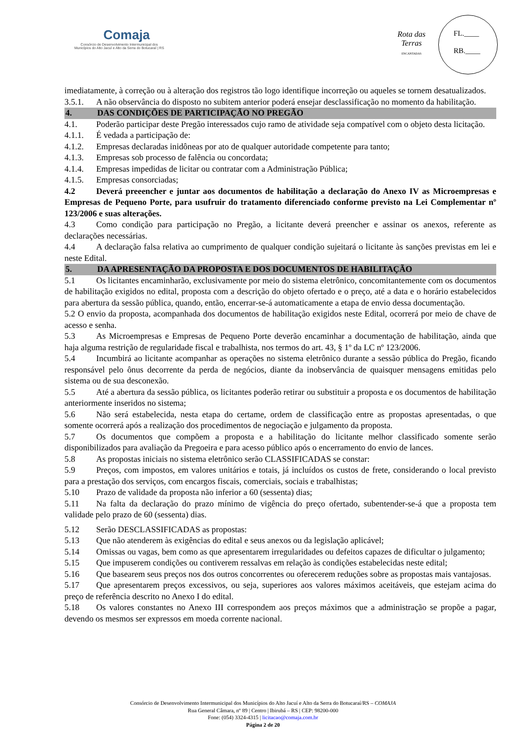Comaja
Consórcio de Desenvolvimento Intermunicipal dos
Municípios do Alto Jacuí e Alto da Serra do Botucaraí | RS
Rota das Terras
ENCANTADAS
FL.____
RB.____
imediatamente, à correção ou à alteração dos registros tão logo identifique incorreção ou aqueles se tornem desatualizados.
3.5.1. A não observância do disposto no subitem anterior poderá ensejar desclassificação no momento da habilitação.
4. DAS CONDIÇÕES DE PARTICIPAÇÃO NO PREGÃO
4.1. Poderão participar deste Pregão interessados cujo ramo de atividade seja compatível com o objeto desta licitação.
4.1.1. É vedada a participação de:
4.1.2. Empresas declaradas inidôneas por ato de qualquer autoridade competente para tanto;
4.1.3. Empresas sob processo de falência ou concordata;
4.1.4. Empresas impedidas de licitar ou contratar com a Administração Pública;
4.1.5. Empresas consorciadas;
4.2 Deverá preeencher e juntar aos documentos de habilitação a declaração do Anexo IV as Microempresas e Empresas de Pequeno Porte, para usufruir do tratamento diferenciado conforme previsto na Lei Complementar nº 123/2006 e suas alterações.
4.3 Como condição para participação no Pregão, a licitante deverá preencher e assinar os anexos, referente as declarações necessárias.
4.4 A declaração falsa relativa ao cumprimento de qualquer condição sujeitará o licitante às sanções previstas em lei e neste Edital.
5. DA APRESENTAÇÃO DA PROPOSTA E DOS DOCUMENTOS DE HABILITAÇÃO
5.1 Os licitantes encaminharão, exclusivamente por meio do sistema eletrônico, concomitantemente com os documentos de habilitação exigidos no edital, proposta com a descrição do objeto ofertado e o preço, até a data e o horário estabelecidos para abertura da sessão pública, quando, então, encerrar-se-á automaticamente a etapa de envio dessa documentação.
5.2 O envio da proposta, acompanhada dos documentos de habilitação exigidos neste Edital, ocorrerá por meio de chave de acesso e senha.
5.3 As Microempresas e Empresas de Pequeno Porte deverão encaminhar a documentação de habilitação, ainda que haja alguma restrição de regularidade fiscal e trabalhista, nos termos do art. 43, § 1º da LC nº 123/2006.
5.4 Incumbirá ao licitante acompanhar as operações no sistema eletrônico durante a sessão pública do Pregão, ficando responsável pelo ônus decorrente da perda de negócios, diante da inobservância de quaisquer mensagens emitidas pelo sistema ou de sua desconexão.
5.5 Até a abertura da sessão pública, os licitantes poderão retirar ou substituir a proposta e os documentos de habilitação anteriormente inseridos no sistema;
5.6 Não será estabelecida, nesta etapa do certame, ordem de classificação entre as propostas apresentadas, o que somente ocorrerá após a realização dos procedimentos de negociação e julgamento da proposta.
5.7 Os documentos que compõem a proposta e a habilitação do licitante melhor classificado somente serão disponibilizados para avaliação da Pregoeira e para acesso público após o encerramento do envio de lances.
5.8 As propostas iniciais no sistema eletrônico serão CLASSIFICADAS se constar:
5.9 Preços, com impostos, em valores unitários e totais, já incluídos os custos de frete, considerando o local previsto para a prestação dos serviços, com encargos fiscais, comerciais, sociais e trabalhistas;
5.10 Prazo de validade da proposta não inferior a 60 (sessenta) dias;
5.11 Na falta da declaração do prazo mínimo de vigência do preço ofertado, subentender-se-á que a proposta tem validade pelo prazo de 60 (sessenta) dias.
5.12 Serão DESCLASSIFICADAS as propostas:
5.13 Que não atenderem às exigências do edital e seus anexos ou da legislação aplicável;
5.14 Omissas ou vagas, bem como as que apresentarem irregularidades ou defeitos capazes de dificultar o julgamento;
5.15 Que impuserem condições ou contiverem ressalvas em relação às condições estabelecidas neste edital;
5.16 Que basearem seus preços nos dos outros concorrentes ou oferecerem reduções sobre as propostas mais vantajosas.
5.17 Que apresentarem preços excessivos, ou seja, superiores aos valores máximos aceitáveis, que estejam acima do preço de referência descrito no Anexo I do edital.
5.18 Os valores constantes no Anexo III correspondem aos preços máximos que a administração se propõe a pagar, devendo os mesmos ser expressos em moeda corrente nacional.
Consórcio de Desenvolvimento Intermunicipal dos Municípios do Alto Jacuí e Alto da Serra do Botucaraí/RS – COMAJA
Rua General Câmara, nº 89 | Centro | Ibirubá – RS | CEP: 98200-000
Fone: (054) 3324-4315 | licitacao@comaja.com.br
Página 2 de 20